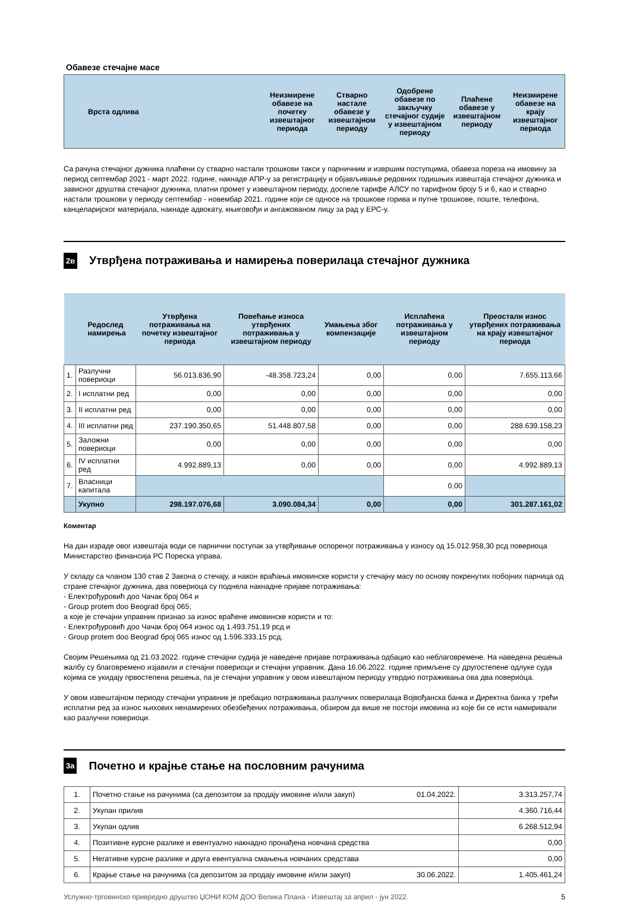Обавезе стечајне масе
| Врста одлива | Неизмирене обавезе на почетку извештајног периода | Стварно настале обавезе у извештајном периоду | Одобрене обавезе по закључку стечајног судије у извештајном периоду | Плаћене обавезе у извештајном периоду | Неизмирене обавезе на крају извештајног периода |
| --- | --- | --- | --- | --- | --- |
Са рачуна стечајног дужника плаћени су стварно настали трошкови такси у парничним и извршим поступцима, обавеза пореза на имовину за период септембар 2021 - март 2022. године, накнаде АПР-у за регистрацију и објављивање редовних годишњих извештаја стечајног дужника и зависног друштва стечајног дужника, платни промет у извештајном периоду, доспеле тарифе АЛСУ по тарифном броју 5 и 6, као и стварно настали трошкови у периоду септембар - новембар 2021. године који се односе на трошкове горива и путне трошкове, поште, телефона, канцеларијског материјала, накнаде адвокату, књиговођи и ангажованом лицу за рад у ЕРС-у.
2в
Утврђена потраживања и намирења поверилаца стечајног дужника
| Редослед намирења | | Утврђена потраживања на почетку извештајног периода | Повећање износа утврђених потраживања у извештајном периоду | Умањења због компензације | Исплаћена потраживања у извештајном периоду | Преостали износ утврђених потраживања на крају извештајног периода |
| --- | --- | --- | --- | --- | --- | --- |
| 1. | Разлучни повериоци | 56.013.836,90 | -48.358.723,24 | 0,00 | 0,00 | 7.655.113,66 |
| 2. | I исплатни ред | 0,00 | 0,00 | 0,00 | 0,00 | 0,00 |
| 3. | II исплатни ред | 0,00 | 0,00 | 0,00 | 0,00 | 0,00 |
| 4. | III исплатни ред | 237.190.350,65 | 51.448.807,58 | 0,00 | 0,00 | 288.639.158,23 |
| 5. | Заложни повериоци | 0,00 | 0,00 | 0,00 | 0,00 | 0,00 |
| 6. | IV исплатни ред | 4.992.889,13 | 0,00 | 0,00 | 0,00 | 4.992.889,13 |
| 7. | Власници капитала | | | | 0,00 | |
| | Укупно | 298.197.076,68 | 3.090.084,34 | 0,00 | 0,00 | 301.287.161,02 |
Коментар
На дан израде овог извештаја води се парнични поступак за утврђивање оспореног потраживања у износу од 15.012.958,30 рсд повериоца Министарство финансија РС Пореска управа.
У складу са чланом 130 став 2 Закона о стечају, а након враћања имовинске користи у стечајну масу по основу покренутих побојних парница од стране стечајног дужника, два повериоца су поднела накнадне пријаве потраживања:
- Електрођуровић доо Чачак број 064 и
- Group protem doo Beograd број 065;
а које је стечајни управник признао за износ враћене имовинске користи и то:
- Електрођуровић доо Чачак број 064 износ од 1.493.751,19 рсд и
- Group protem doo Beograd број 065 износ од 1.596.333,15 рсд.
Својим Решењима од 21.03.2022. године стечајни судија је наведене пријаве потраживања одбацио као неблаговремене. На наведена решења жалбу су благовремено изјавили и стечајни повериоци и стечајни управник. Дана 16.06.2022. године примљене су другостепене одлуке суда којима се укидају првостепена решења, па је стечајни управник у овом извештајном периоду утврдио потраживања ова два повериоца.
У овом извештајном периоду стечајни управник је пребацио потраживања разлучних поверилаца Војвођанска банка и Директна банка у трећи исплатни ред за износ њихових ненамирених обезбеђених потраживања, обзиром да више не постоји имовина из које би се исти намиривали као разлучни повериоци.
3а
Почетно и крајње стање на пословним рачунима
| 1. | Почетно стање на рачунима (са депозитом за продају имовине и/или закуп) 01.04.2022. | 3.313.257,74 |
| 2. | Укупан прилив | 4.360.716,44 |
| 3. | Укупан одлив | 6.268.512,94 |
| 4. | Позитивне курсне разлике и евентуално накнадно пронађена новчана средства | 0,00 |
| 5. | Негативне курсне разлике и друга евентуална смањења новчаних средстава | 0,00 |
| 6. | Крајње стање на рачунима (са депозитом за продају имовине и/или закуп) 30.06.2022. | 1.405.461,24 |
Услужно-трговинско привредно друштво ЏОНИ КОМ ДОО Велика Плана - Извештај за април - јун 2022. 5